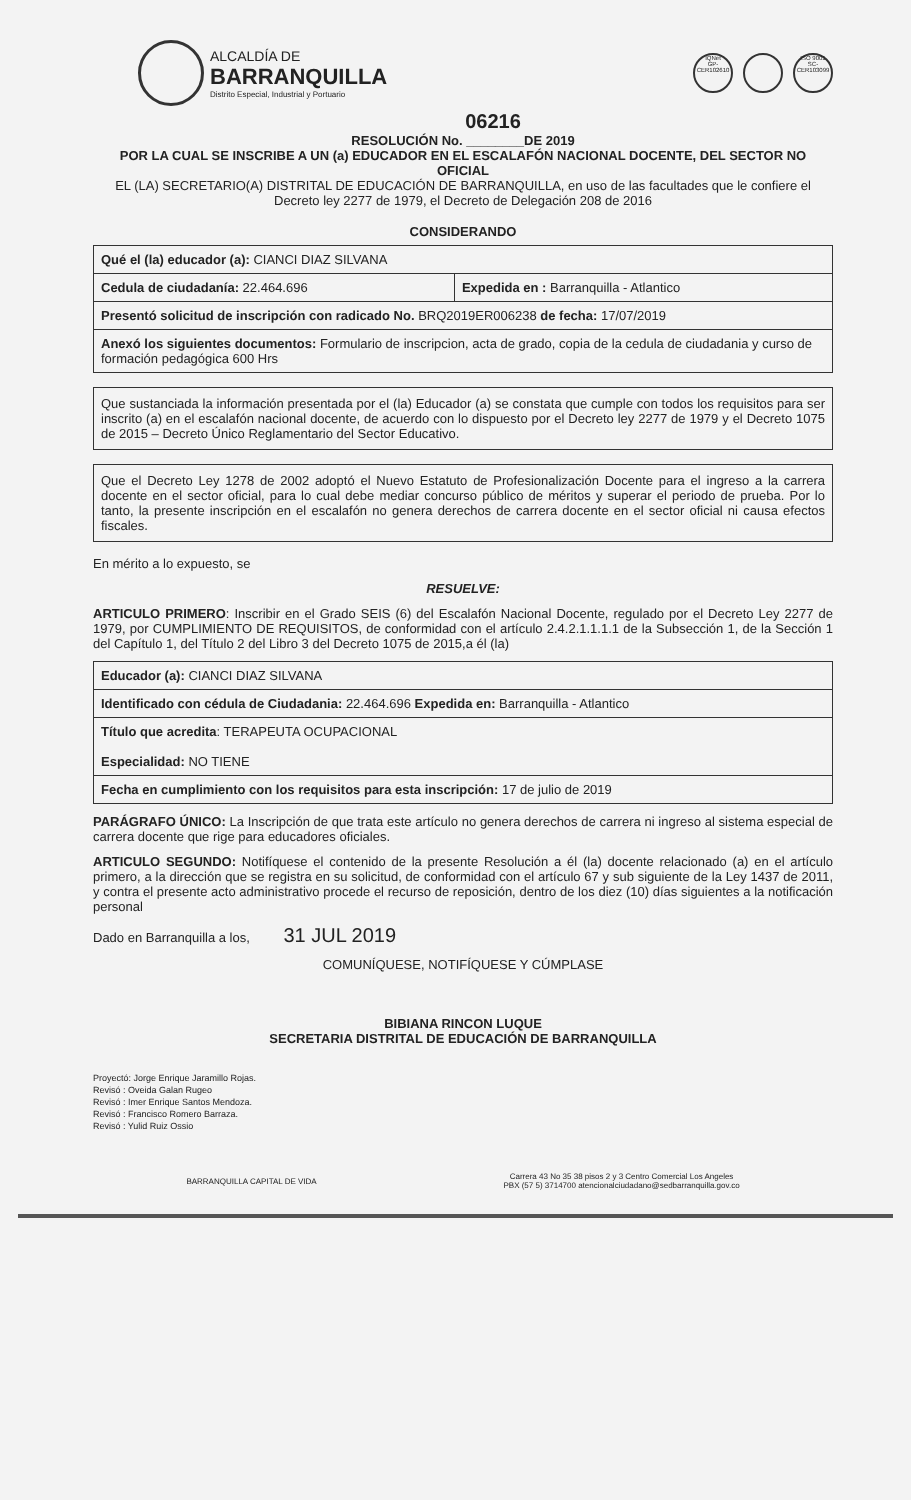ALCALDÍA DE
BARRANQUILLA
Distrito Especial, Industrial y Portuario
IQNet
GP-CER102610
ISO 9001
SC-CER103099
06216
RESOLUCIÓN No. ________DE 2019
POR LA CUAL SE INSCRIBE A UN (a) EDUCADOR EN EL ESCALAFÓN NACIONAL DOCENTE, DEL SECTOR NO OFICIAL
EL (LA) SECRETARIO(A) DISTRITAL DE EDUCACIÓN DE BARRANQUILLA, en uso de las facultades que le confiere el Decreto ley 2277 de 1979, el Decreto de Delegación 208 de 2016
CONSIDERANDO
| Qué el (la) educador (a): CIANCI DIAZ SILVANA | |
| Cedula de ciudadanía: 22.464.696 | Expedida en : Barranquilla - Atlantico |
| Presentó solicitud de inscripción con radicado No. BRQ2019ER006238 de fecha: 17/07/2019 | |
| Anexó los siguientes documentos: Formulario de inscripcion, acta de grado, copia de la cedula de ciudadania y curso de formación pedagógica 600 Hrs | |
Que sustanciada la información presentada por el (la) Educador (a) se constata que cumple con todos los requisitos para ser inscrito (a) en el escalafón nacional docente, de acuerdo con lo dispuesto por el Decreto ley 2277 de 1979 y el Decreto 1075 de 2015 – Decreto Único Reglamentario del Sector Educativo.
Que el Decreto Ley 1278 de 2002 adoptó el Nuevo Estatuto de Profesionalización Docente para el ingreso a la carrera docente en el sector oficial, para lo cual debe mediar concurso público de méritos y superar el periodo de prueba. Por lo tanto, la presente inscripción en el escalafón no genera derechos de carrera docente en el sector oficial ni causa efectos fiscales.
En mérito a lo expuesto, se
RESUELVE:
ARTICULO PRIMERO: Inscribir en el Grado SEIS (6) del Escalafón Nacional Docente, regulado por el Decreto Ley 2277 de 1979, por CUMPLIMIENTO DE REQUISITOS, de conformidad con el artículo 2.4.2.1.1.1.1 de la Subsección 1, de la Sección 1 del Capítulo 1, del Título 2 del Libro 3 del Decreto 1075 de 2015,a él (la)
| Educador (a): CIANCI DIAZ SILVANA |
| Identificado con cédula de Ciudadania: 22.464.696 Expedida en: Barranquilla - Atlantico |
| Título que acredita : TERAPEUTA OCUPACIONAL Especialidad: NO TIENE |
| Fecha en cumplimiento con los requisitos para esta inscripción: 17 de julio de 2019 |
PARÁGRAFO ÚNICO: La Inscripción de que trata este artículo no genera derechos de carrera ni ingreso al sistema especial de carrera docente que rige para educadores oficiales.
ARTICULO SEGUNDO: Notifíquese el contenido de la presente Resolución a él (la) docente relacionado (a) en el artículo primero, a la dirección que se registra en su solicitud, de conformidad con el artículo 67 y sub siguiente de la Ley 1437 de 2011, y contra el presente acto administrativo procede el recurso de reposición, dentro de los diez (10) días siguientes a la notificación personal
Dado en Barranquilla a los, 31 JUL 2019
COMUNÍQUESE, NOTIFÍQUESE Y CÚMPLASE
BIBIANA RINCON LUQUE
SECRETARIA DISTRITAL DE EDUCACIÓN DE BARRANQUILLA
Proyectó: Jorge Enrique Jaramillo Rojas.
Revisó : Oveida Galan Rugeo
Revisó : Imer Enrique Santos Mendoza.
Revisó : Francisco Romero Barraza.
Revisó : Yulid Ruiz Ossio
BARRANQUILLA CAPITAL DE VIDA
Carrera 43 No 35 38 pisos 2 y 3 Centro Comercial Los Angeles
PBX (57 5) 3714700 atencionalciudadano@sedbarranquilla.gov.co